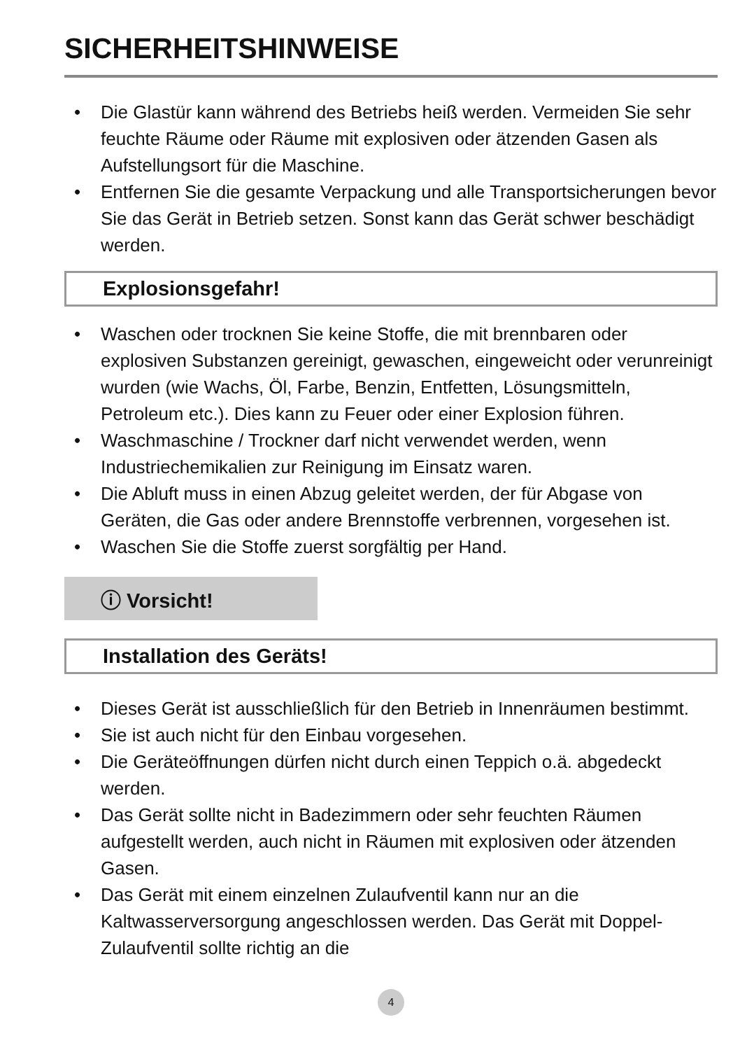SICHERHEITSHINWEISE
• Die Glastür kann während des Betriebs heiß werden. Vermeiden Sie sehr feuchte Räume oder Räume mit explosiven oder ätzenden Gasen als Aufstellungsort für die Maschine.
• Entfernen Sie die gesamte Verpackung und alle Transportsicherungen bevor Sie das Gerät in Betrieb setzen. Sonst kann das Gerät schwer beschädigt werden.
Explosionsgefahr!
• Waschen oder trocknen Sie keine Stoffe, die mit brennbaren oder explosiven Substanzen gereinigt, gewaschen, eingeweicht oder verunreinigt wurden (wie Wachs, Öl, Farbe, Benzin, Entfetten, Lösungsmitteln, Petroleum etc.). Dies kann zu Feuer oder einer Explosion führen.
• Waschmaschine / Trockner darf nicht verwendet werden, wenn Industriechemikalien zur Reinigung im Einsatz waren.
• Die Abluft muss in einen Abzug geleitet werden, der für Abgase von Geräten, die Gas oder andere Brennstoffe verbrennen, vorgesehen ist.
• Waschen Sie die Stoffe zuerst sorgfältig per Hand.
ⓘ Vorsicht!
Installation des Geräts!
• Dieses Gerät ist ausschließlich für den Betrieb in Innenräumen bestimmt.
• Sie ist auch nicht für den Einbau vorgesehen.
• Die Geräteöffnungen dürfen nicht durch einen Teppich o.ä. abgedeckt werden.
• Das Gerät sollte nicht in Badezimmern oder sehr feuchten Räumen aufgestellt werden, auch nicht in Räumen mit explosiven oder ätzenden Gasen.
• Das Gerät mit einem einzelnen Zulaufventil kann nur an die Kaltwasserversorgung angeschlossen werden. Das Gerät mit Doppel-Zulaufventil sollte richtig an die
4